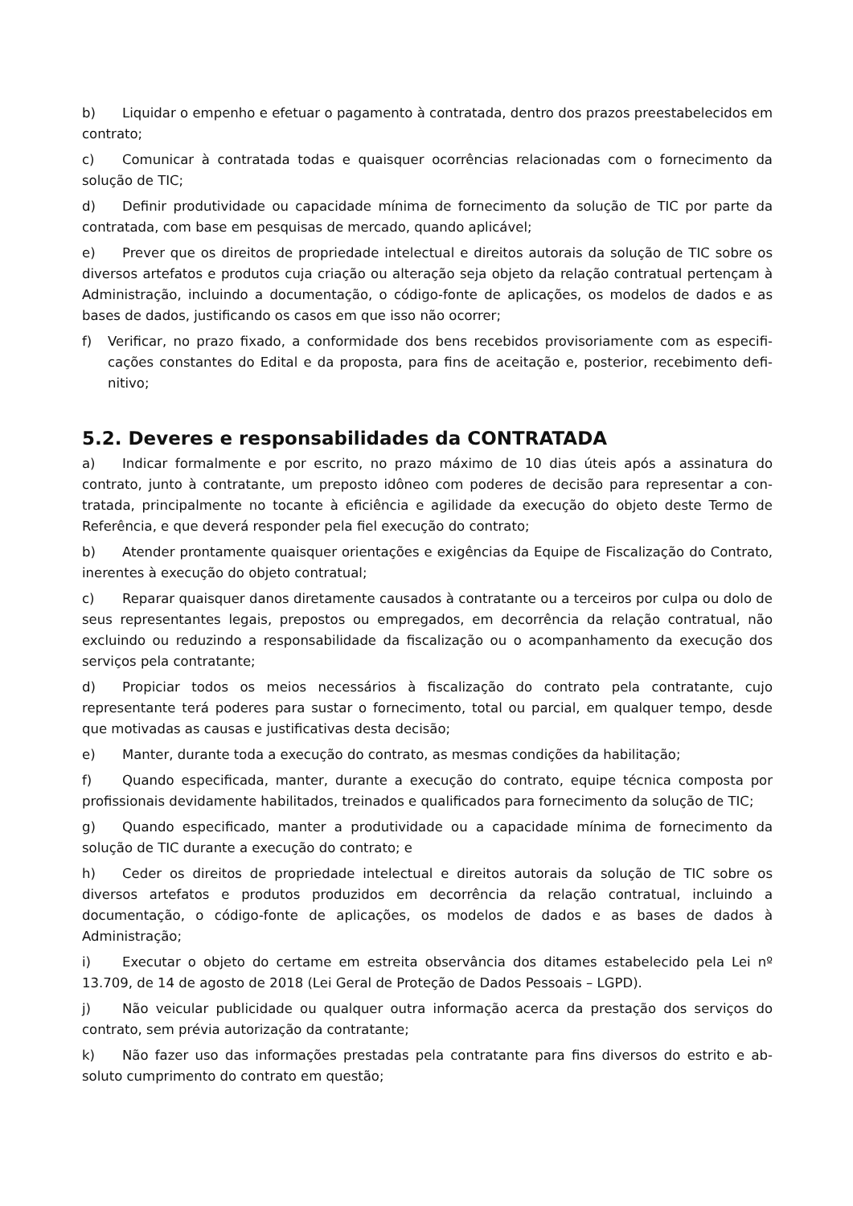b) Liquidar o empenho e efetuar o pagamento à contratada, dentro dos prazos preestabelecidos em contrato;
c) Comunicar à contratada todas e quaisquer ocorrências relacionadas com o fornecimento da solução de TIC;
d) Definir produtividade ou capacidade mínima de fornecimento da solução de TIC por parte da contratada, com base em pesquisas de mercado, quando aplicável;
e) Prever que os direitos de propriedade intelectual e direitos autorais da solução de TIC sobre os diversos artefatos e produtos cuja criação ou alteração seja objeto da relação contratual pertençam à Administração, incluindo a documentação, o código-fonte de aplicações, os modelos de dados e as bases de dados, justificando os casos em que isso não ocorrer;
f) Verificar, no prazo fixado, a conformidade dos bens recebidos provisoriamente com as especifi­cações constantes do Edital e da proposta, para fins de aceitação e, posterior, recebimento defi­nitivo;
5.2. Deveres e responsabilidades da CONTRATADA
a) Indicar formalmente e por escrito, no prazo máximo de 10 dias úteis após a assinatura do contrato, junto à contratante, um preposto idôneo com poderes de decisão para representar a con­tratada, principalmente no tocante à eficiência e agilidade da execução do objeto deste Termo de Referência, e que deverá responder pela fiel execução do contrato;
b) Atender prontamente quaisquer orientações e exigências da Equipe de Fiscalização do Contrato, inerentes à execução do objeto contratual;
c) Reparar quaisquer danos diretamente causados à contratante ou a terceiros por culpa ou dolo de seus representantes legais, prepostos ou empregados, em decorrência da relação contratual, não excluindo ou reduzindo a responsabilidade da fiscalização ou o acompanhamento da execução dos serviços pela contratante;
d) Propiciar todos os meios necessários à fiscalização do contrato pela contratante, cujo representante terá poderes para sustar o fornecimento, total ou parcial, em qualquer tempo, desde que motivadas as causas e justificativas desta decisão;
e) Manter, durante toda a execução do contrato, as mesmas condições da habilitação;
f) Quando especificada, manter, durante a execução do contrato, equipe técnica composta por profissionais devidamente habilitados, treinados e qualificados para fornecimento da solução de TIC;
g) Quando especificado, manter a produtividade ou a capacidade mínima de fornecimento da solução de TIC durante a execução do contrato; e
h) Ceder os direitos de propriedade intelectual e direitos autorais da solução de TIC sobre os diversos artefatos e produtos produzidos em decorrência da relação contratual, incluindo a documentação, o código-fonte de aplicações, os modelos de dados e as bases de dados à Administração;
i) Executar o objeto do certame em estreita observância dos ditames estabelecido pela Lei nº 13.709, de 14 de agosto de 2018 (Lei Geral de Proteção de Dados Pessoais – LGPD).
j) Não veicular publicidade ou qualquer outra informação acerca da prestação dos serviços do contrato, sem prévia autorização da contratante;
k) Não fazer uso das informações prestadas pela contratante para fins diversos do estrito e ab­soluto cumprimento do contrato em questão;